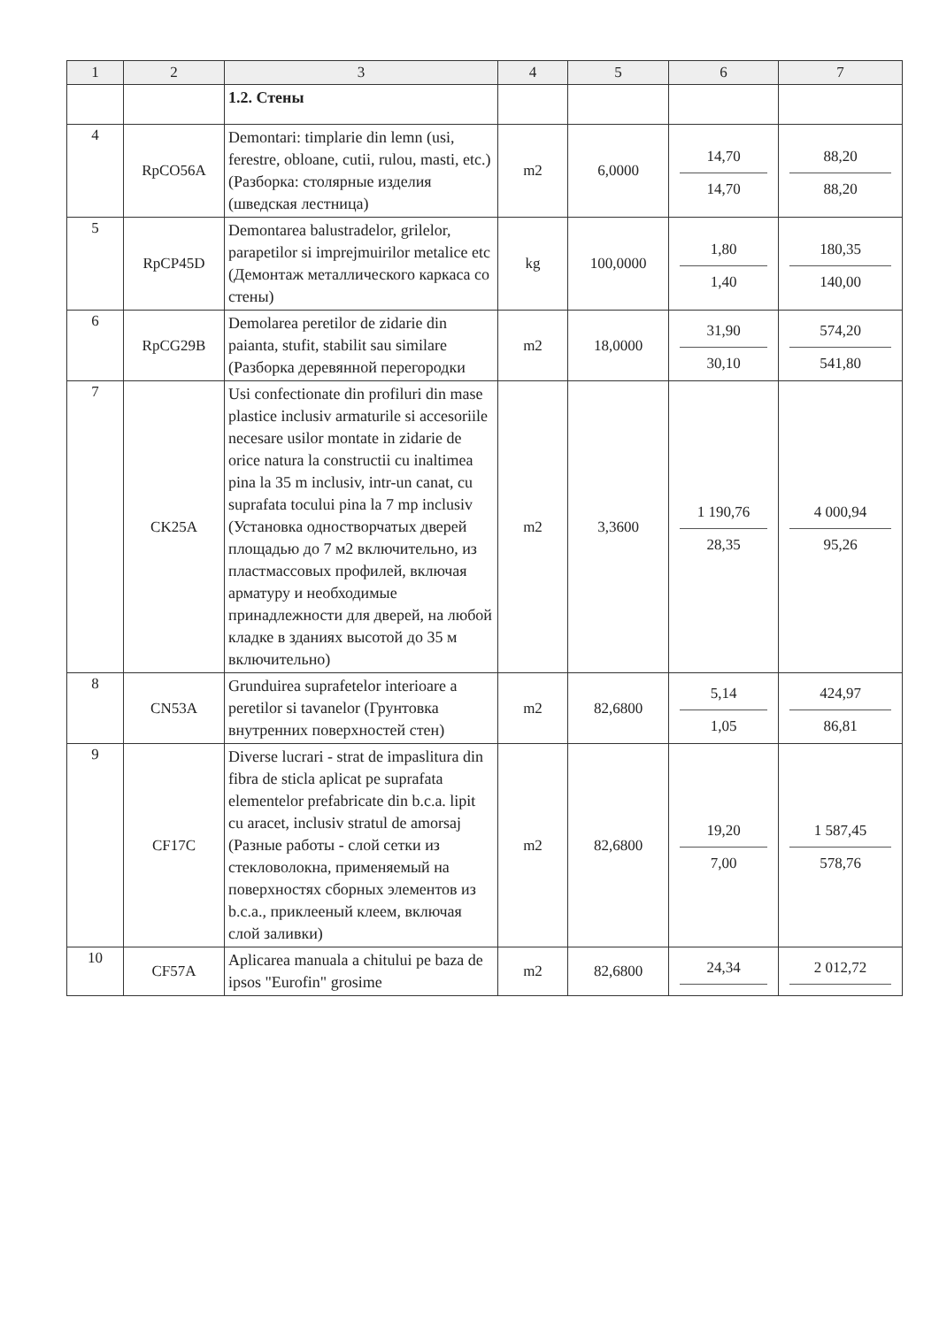| 1 | 2 | 3 | 4 | 5 | 6 | 7 |
| --- | --- | --- | --- | --- | --- | --- |
| | | 1.2. Стены | | | | |
| 4 | RpCO56A | Demontari: timplarie din lemn (usi, ferestre, obloane, cutii, rulou, masti, etc.) (Разборка: столярные изделия (шведская лестница) | m2 | 6,0000 | 14,70 14,70 | 88,20 88,20 |
| 5 | RpCP45D | Demontarea balustradelor, grilelor, parapetilor si imprejmuirilor metalice etc (Демонтаж металлического каркаса со стены) | kg | 100,0000 | 1,80 1,40 | 180,35 140,00 |
| 6 | RpCG29B | Demolarea peretilor de zidarie din paianta, stufit, stabilit sau similare (Разборка деревянной перегородки | m2 | 18,0000 | 31,90 30,10 | 574,20 541,80 |
| 7 | CK25A | Usi confectionate din profiluri din mase plastice inclusiv armaturile si accesoriile necesare usilor montate in zidarie de orice natura la constructii cu inaltimea pina la 35 m inclusiv, intr-un canat, cu suprafata tocului pina la 7 mp inclusiv (Установка одностворчатых дверей площадью до 7 м2 включительно, из пластмассовых профилей, включая арматуру и необходимые принадлежности для дверей, на любой кладке в зданиях высотой до 35 м включительно) | m2 | 3,3600 | 1 190,76 28,35 | 4 000,94 95,26 |
| 8 | CN53A | Grunduirea suprafetelor interioare a peretilor si tavanelor (Грунтовка внутренних поверхностей стен) | m2 | 82,6800 | 5,14 1,05 | 424,97 86,81 |
| 9 | CF17C | Diverse lucrari - strat de impaslitura din fibra de sticla aplicat pe suprafata elementelor prefabricate din b.c.a. lipit cu aracet, inclusiv stratul de amorsaj (Разные работы - слой сетки из стекловолокна, применяемый на поверхностях сборных элементов из b.c.a., приклееный клеем, включая слой заливки) | m2 | 82,6800 | 19,20 7,00 | 1 587,45 578,76 |
| 10 | CF57A | Aplicarea manuala a chitului pe baza de ipsos "Eurofin" grosime | m2 | 82,6800 | 24,34 | 2 012,72 |